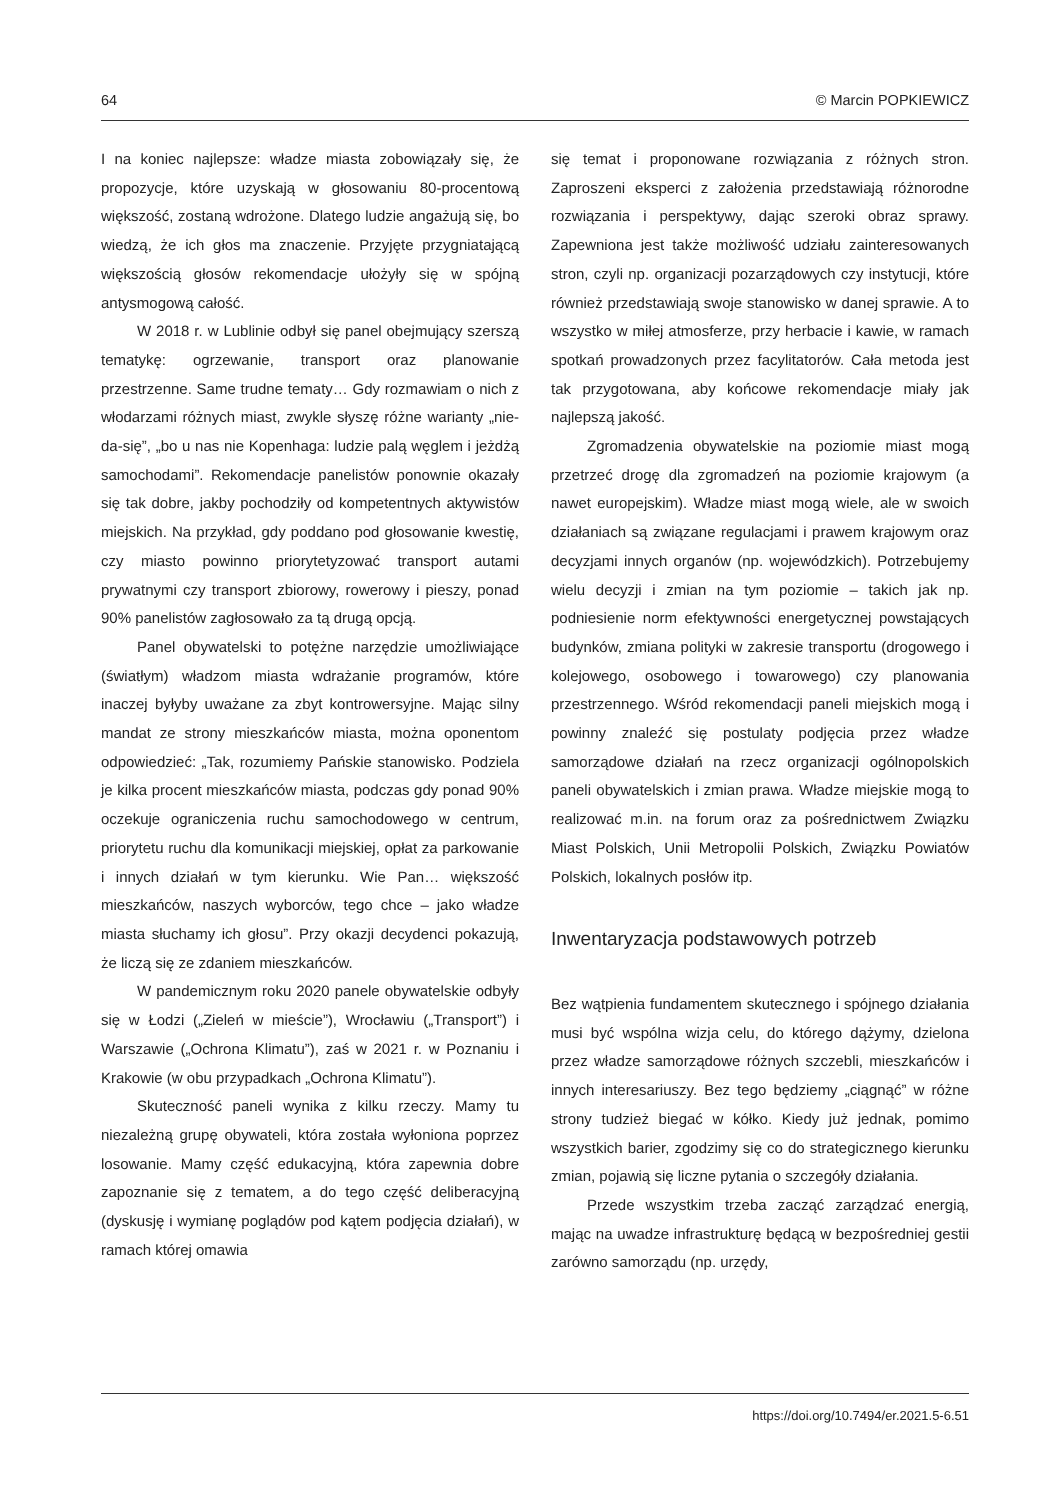64 © Marcin POPKIEWICZ
I na koniec najlepsze: władze miasta zobowiązały się, że propozycje, które uzyskają w głosowaniu 80-procentową większość, zostaną wdrożone. Dlatego ludzie angażują się, bo wiedzą, że ich głos ma znaczenie. Przyjęte przygniatającą większością głosów rekomendacje ułożyły się w spójną antysmogową całość.
W 2018 r. w Lublinie odbył się panel obejmujący szerszą tematykę: ogrzewanie, transport oraz planowanie przestrzenne. Same trudne tematy… Gdy rozmawiam o nich z włodarzami różnych miast, zwykle słyszę różne warianty „nie-da-się”, „bo u nas nie Kopenhaga: ludzie palą węglem i jeżdżą samochodami”. Rekomendacje panelistów ponownie okazały się tak dobre, jakby pochodziły od kompetentnych aktywistów miejskich. Na przykład, gdy poddano pod głosowanie kwestię, czy miasto powinno priorytetyzować transport autami prywatnymi czy transport zbiorowy, rowerowy i pieszy, ponad 90% panelistów zagłosowało za tą drugą opcją.
Panel obywatelski to potężne narzędzie umożliwiające (światłym) władzom miasta wdrażanie programów, które inaczej byłyby uważane za zbyt kontrowersyjne. Mając silny mandat ze strony mieszkańców miasta, można oponentom odpowiedzieć: „Tak, rozumiemy Pańskie stanowisko. Podziela je kilka procent mieszkańców miasta, podczas gdy ponad 90% oczekuje ograniczenia ruchu samochodowego w centrum, priorytetu ruchu dla komunikacji miejskiej, opłat za parkowanie i innych działań w tym kierunku. Wie Pan… większość mieszkańców, naszych wyborców, tego chce – jako władze miasta słuchamy ich głosu”. Przy okazji decydenci pokazują, że liczą się ze zdaniem mieszkańców.
W pandemicznym roku 2020 panele obywatelskie odbyły się w Łodzi („Zieleń w mieście”), Wrocławiu („Transport”) i Warszawie („Ochrona Klimatu”), zaś w 2021 r. w Poznaniu i Krakowie (w obu przypadkach „Ochrona Klimatu”).
Skuteczność paneli wynika z kilku rzeczy. Mamy tu niezależną grupę obywateli, która została wyłoniona poprzez losowanie. Mamy część edukacyjną, która zapewnia dobre zapoznanie się z tematem, a do tego część deliberacyjną (dyskusję i wymianę poglądów pod kątem podjęcia działań), w ramach której omawia
się temat i proponowane rozwiązania z różnych stron. Zaproszeni eksperci z założenia przedstawiają różnorodne rozwiązania i perspektywy, dając szeroki obraz sprawy. Zapewniona jest także możliwość udziału zainteresowanych stron, czyli np. organizacji pozarządowych czy instytucji, które również przedstawiają swoje stanowisko w danej sprawie. A to wszystko w miłej atmosferze, przy herbacie i kawie, w ramach spotkań prowadzonych przez facylitatorów. Cała metoda jest tak przygotowana, aby końcowe rekomendacje miały jak najlepszą jakość.
Zgromadzenia obywatelskie na poziomie miast mogą przetrzeć drogę dla zgromadzeń na poziomie krajowym (a nawet europejskim). Władze miast mogą wiele, ale w swoich działaniach są związane regulacjami i prawem krajowym oraz decyzjami innych organów (np. wojewódzkich). Potrzebujemy wielu decyzji i zmian na tym poziomie – takich jak np. podniesienie norm efektywności energetycznej powstających budynków, zmiana polityki w zakresie transportu (drogowego i kolejowego, osobowego i towarowego) czy planowania przestrzennego. Wśród rekomendacji paneli miejskich mogą i powinny znaleźć się postulaty podjęcia przez władze samorządowe działań na rzecz organizacji ogólnopolskich paneli obywatelskich i zmian prawa. Władze miejskie mogą to realizować m.in. na forum oraz za pośrednictwem Związku Miast Polskich, Unii Metropolii Polskich, Związku Powiatów Polskich, lokalnych posłów itp.
Inwentaryzacja podstawowych potrzeb
Bez wątpienia fundamentem skutecznego i spójnego działania musi być wspólna wizja celu, do którego dążymy, dzielona przez władze samorządowe różnych szczebli, mieszkańców i innych interesariuszy. Bez tego będziemy „ciągnąć” w różne strony tudzież biegać w kółko. Kiedy już jednak, pomimo wszystkich barier, zgodzimy się co do strategicznego kierunku zmian, pojawią się liczne pytania o szczegóły działania.
Przede wszystkim trzeba zacząć zarządzać energią, mając na uwadze infrastrukturę będącą w bezpośredniej gestii zarówno samorządu (np. urzędy,
https://doi.org/10.7494/er.2021.5-6.51